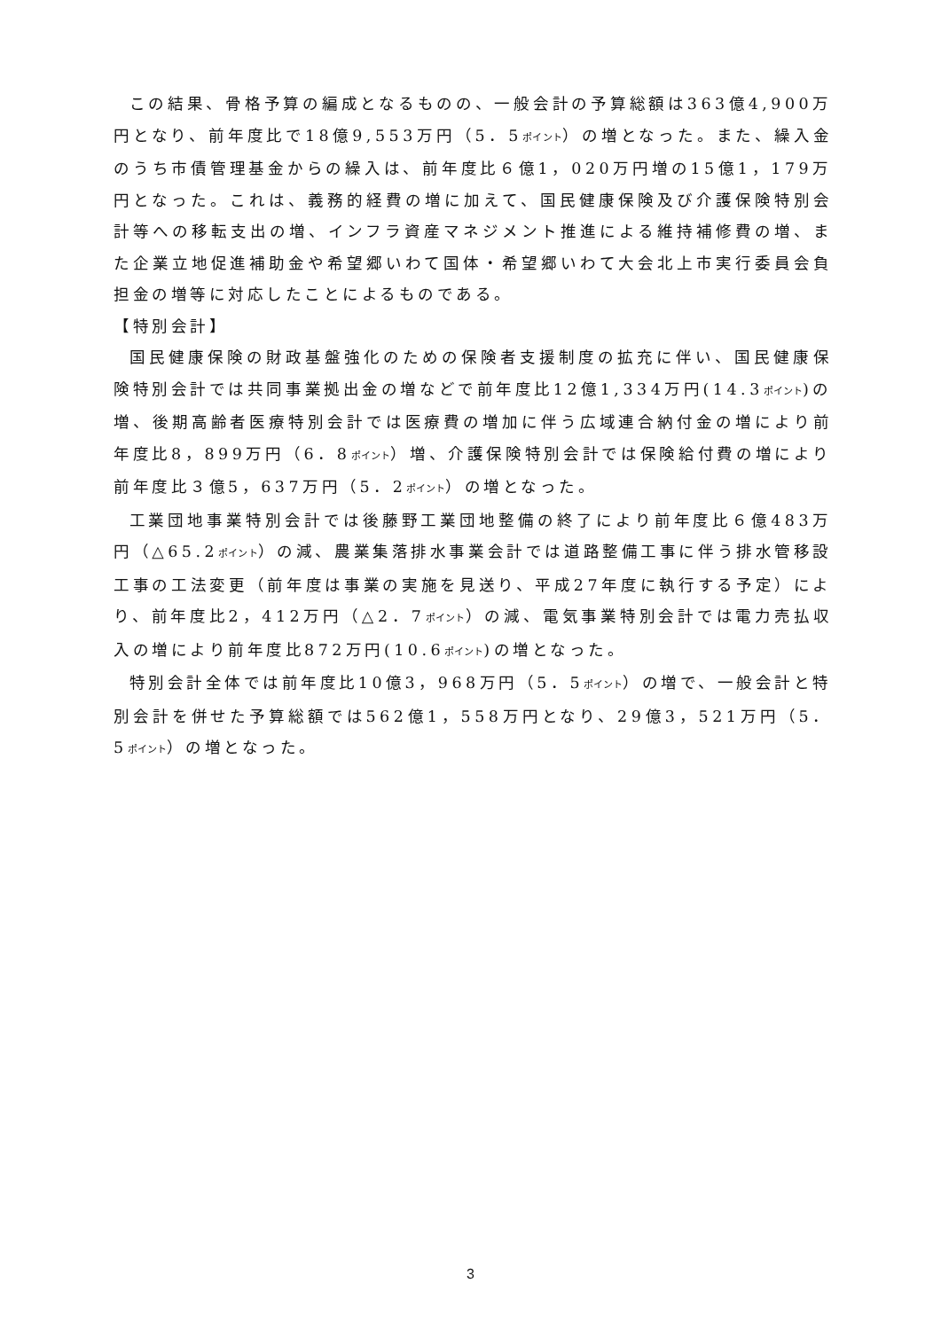この結果、骨格予算の編成となるものの、一般会計の予算総額は363億4,900万円となり、前年度比で18億9,553万円（5．5ポイント）の増となった。また、繰入金のうち市債管理基金からの繰入は、前年度比６億1，020万円増の15億1，179万円となった。これは、義務的経費の増に加えて、国民健康保険及び介護保険特別会計等への移転支出の増、インフラ資産マネジメント推進による維持補修費の増、また企業立地促進補助金や希望郷いわて国体・希望郷いわて大会北上市実行委員会負担金の増等に対応したことによるものである。
【特別会計】
国民健康保険の財政基盤強化のための保険者支援制度の拡充に伴い、国民健康保険特別会計では共同事業拠出金の増などで前年度比12億1,334万円(14.3ポイント)の増、後期高齢者医療特別会計では医療費の増加に伴う広域連合納付金の増により前年度比8，899万円（6．8ポイント）増、介護保険特別会計では保険給付費の増により前年度比３億5，637万円（5．2ポイント）の増となった。
工業団地事業特別会計では後藤野工業団地整備の終了により前年度比６億483万円（△65.2ポイント）の減、農業集落排水事業会計では道路整備工事に伴う排水管移設工事の工法変更（前年度は事業の実施を見送り、平成27年度に執行する予定）により、前年度比2，412万円（△2．7ポイント）の減、電気事業特別会計では電力売払収入の増により前年度比872万円(10.6ポイント)の増となった。
特別会計全体では前年度比10億3，968万円（5．5ポイント）の増で、一般会計と特別会計を併せた予算総額では562億1，558万円となり、29億3，521万円（5．5ポイント）の増となった。
3